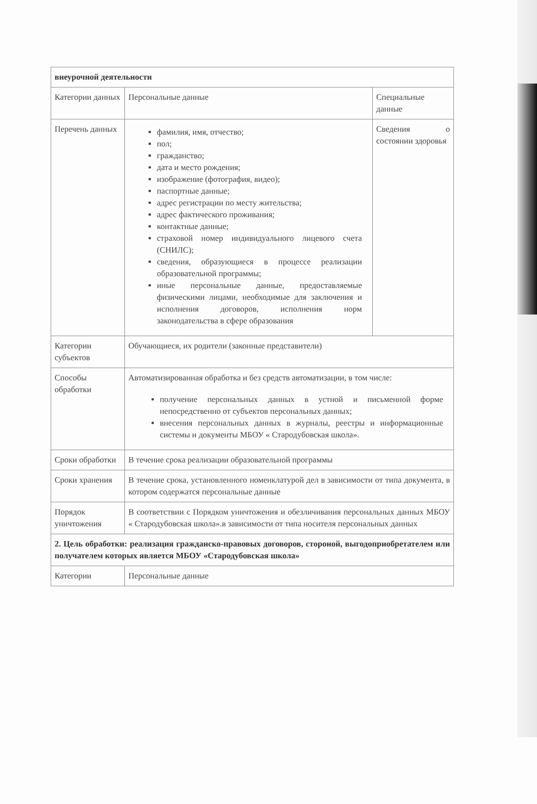| внеурочной деятельности | | |
| Категории данных | Персональные данные | Специальные данные |
| Перечень данных | фамилия, имя, отчество; пол; гражданство; дата и место рождения; изображение (фотография, видео); паспортные данные; адрес регистрации по месту жительства; адрес фактического проживания; контактные данные; страховой номер индивидуального лицевого счета (СНИЛС); сведения, образующиеся в процессе реализации образовательной программы; иные персональные данные, предоставляемые физическими лицами, необходимые для заключения и исполнения договоров, исполнения норм законодательства в сфере образования | Сведения о состоянии здоровья |
| Категории субъектов | Обучающиеся, их родители (законные представители) | |
| Способы обработки | Автоматизированная обработка и без средств автоматизации, в том числе: получение персональных данных в устной и письменной форме непосредственно от субъектов персональных данных; внесения персональных данных в журналы, реестры и информационные системы и документы МБОУ « Стародубовская школа». | |
| Сроки обработки | В течение срока реализации образовательной программы | |
| Сроки хранения | В течение срока, установленного номенклатурой дел в зависимости от типа документа, в котором содержатся персональные данные | |
| Порядок уничтожения | В соответствии с Порядком уничтожения и обезличивания персональных данных МБОУ « Стародубовская школа».в зависимости от типа носителя персональных данных | |
| 2. Цель обработки: реализация гражданско-правовых договоров, стороной, выгодоприобретателем или получателем которых является МБОУ «Стародубовская школа» | | |
| Категории | Персональные данные | |